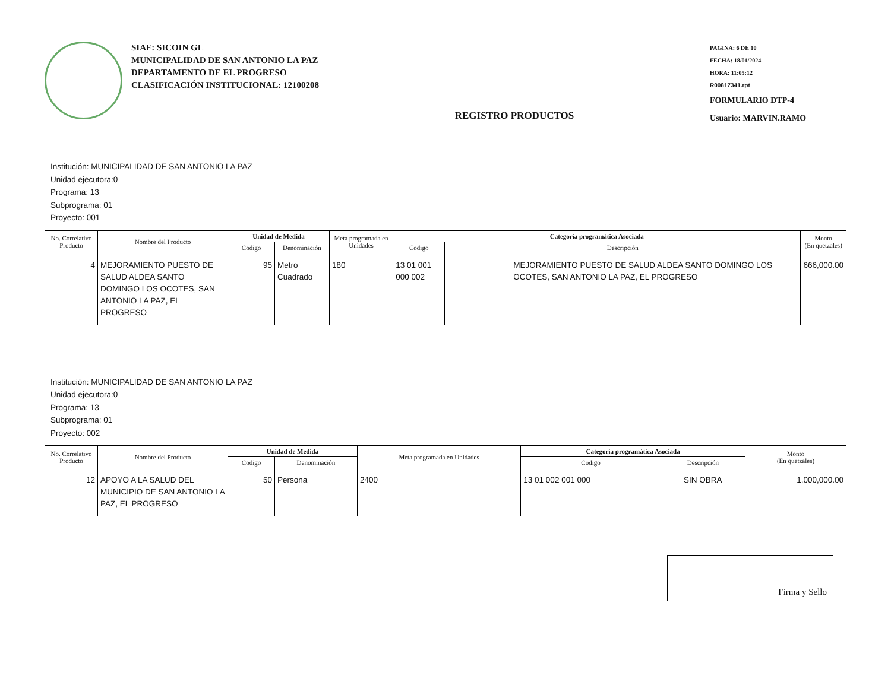SIAF: SICOIN GL
MUNICIPALIDAD DE SAN ANTONIO LA PAZ
DEPARTAMENTO DE EL PROGRESO
CLASIFICACIÓN INSTITUCIONAL: 12100208
REGISTRO PRODUCTOS
PAGINA: 6 DE 10
FECHA: 18/01/2024
HORA: 11:05:12
R00817341.rpt
FORMULARIO DTP-4
Usuario: MARVIN.RAMO
Institución: MUNICIPALIDAD DE SAN ANTONIO LA PAZ
Unidad ejecutora:0
Programa: 13
Subprograma: 01
Proyecto: 001
| No. Correlativo Producto | Nombre del Producto | Unidad de Medida | | Meta programada en Unidades | Categoría programática Asociada | | Monto (En quetzales) |
| --- | --- | --- | --- | --- | --- | --- | --- |
| | | Codigo | Denominación | | Codigo | Descripción | |
| 4 | MEJORAMIENTO PUESTO DE SALUD ALDEA SANTO DOMINGO LOS OCOTES, SAN ANTONIO LA PAZ, EL PROGRESO | 95 | Metro Cuadrado | 180 | 13 01 001 000 002 | MEJORAMIENTO PUESTO DE SALUD ALDEA SANTO DOMINGO LOS OCOTES, SAN ANTONIO LA PAZ, EL PROGRESO | 666,000.00 |
Institución: MUNICIPALIDAD DE SAN ANTONIO LA PAZ
Unidad ejecutora:0
Programa: 13
Subprograma: 01
Proyecto: 002
| No. Correlativo Producto | Nombre del Producto | Unidad de Medida | | Meta programada en Unidades | Categoría programática Asociada | | Monto (En quetzales) |
| --- | --- | --- | --- | --- | --- | --- | --- |
| | | Codigo | Denominación | | Codigo | Descripción | |
| 12 | APOYO A LA SALUD DEL MUNICIPIO DE SAN ANTONIO LA PAZ, EL PROGRESO | 50 | Persona | 2400 | 13 01 002 001 000 | SIN OBRA | 1,000,000.00 |
Firma y Sello